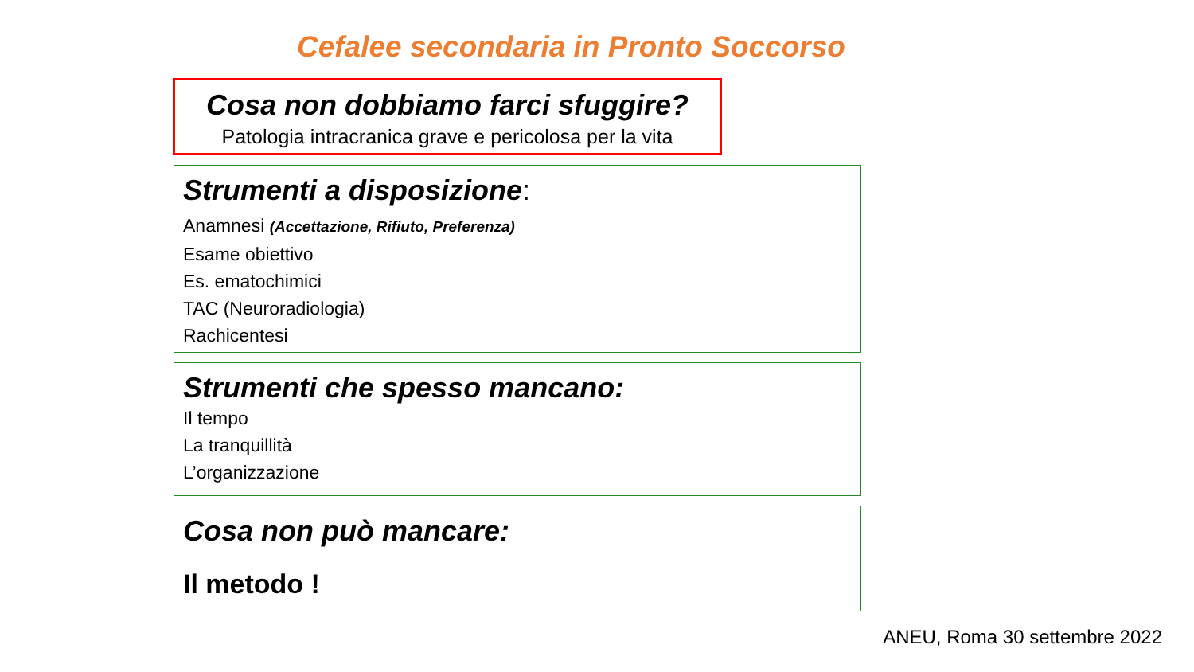Cefalee secondaria in Pronto Soccorso
Cosa non dobbiamo farci sfuggire?
Patologia intracranica grave e pericolosa per la vita
Strumenti a disposizione:
Anamnesi (Accettazione, Rifiuto, Preferenza)
Esame obiettivo
Es. ematochimici
TAC (Neuroradiologia)
Rachicentesi
Strumenti che spesso mancano:
Il tempo
La tranquillità
L’organizzazione
Cosa non può mancare:
Il metodo !
ANEU, Roma 30 settembre 2022